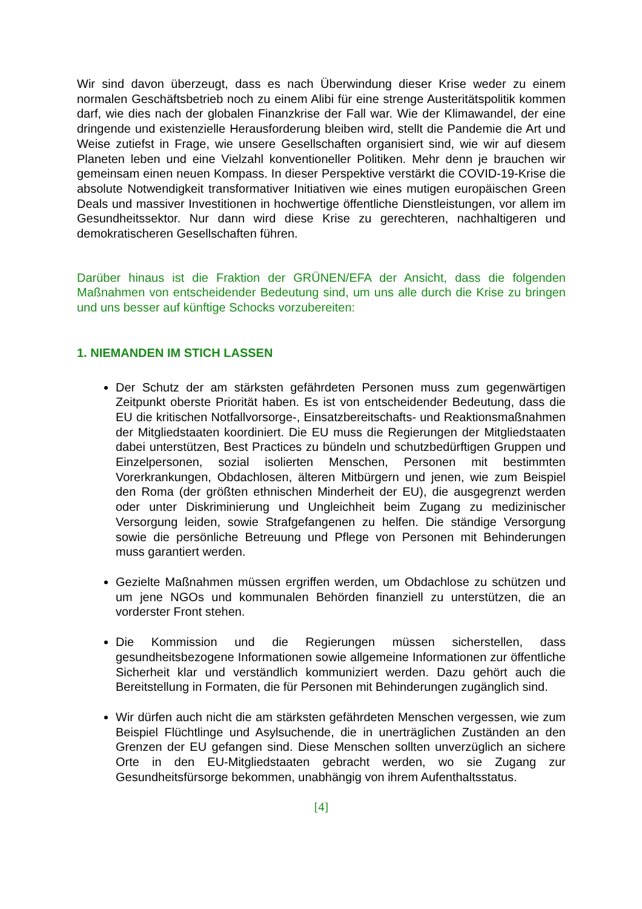Wir sind davon überzeugt, dass es nach Überwindung dieser Krise weder zu einem normalen Geschäftsbetrieb noch zu einem Alibi für eine strenge Austeritätspolitik kommen darf, wie dies nach der globalen Finanzkrise der Fall war. Wie der Klimawandel, der eine dringende und existenzielle Herausforderung bleiben wird, stellt die Pandemie die Art und Weise zutiefst in Frage, wie unsere Gesellschaften organisiert sind, wie wir auf diesem Planeten leben und eine Vielzahl konventioneller Politiken. Mehr denn je brauchen wir gemeinsam einen neuen Kompass. In dieser Perspektive verstärkt die COVID-19-Krise die absolute Notwendigkeit transformativer Initiativen wie eines mutigen europäischen Green Deals und massiver Investitionen in hochwertige öffentliche Dienstleistungen, vor allem im Gesundheitssektor. Nur dann wird diese Krise zu gerechteren, nachhaltigeren und demokratischeren Gesellschaften führen.
Darüber hinaus ist die Fraktion der GRÜNEN/EFA der Ansicht, dass die folgenden Maßnahmen von entscheidender Bedeutung sind, um uns alle durch die Krise zu bringen und uns besser auf künftige Schocks vorzubereiten:
1. NIEMANDEN IM STICH LASSEN
Der Schutz der am stärksten gefährdeten Personen muss zum gegenwärtigen Zeitpunkt oberste Priorität haben. Es ist von entscheidender Bedeutung, dass die EU die kritischen Notfallvorsorge-, Einsatzbereitschafts- und Reaktionsmaßnahmen der Mitgliedstaaten koordiniert. Die EU muss die Regierungen der Mitgliedstaaten dabei unterstützen, Best Practices zu bündeln und schutzbedürftigen Gruppen und Einzelpersonen, sozial isolierten Menschen, Personen mit bestimmten Vorerkrankungen, Obdachlosen, älteren Mitbürgern und jenen, wie zum Beispiel den Roma (der größten ethnischen Minderheit der EU), die ausgegrenzt werden oder unter Diskriminierung und Ungleichheit beim Zugang zu medizinischer Versorgung leiden, sowie Strafgefangenen zu helfen. Die ständige Versorgung sowie die persönliche Betreuung und Pflege von Personen mit Behinderungen muss garantiert werden.
Gezielte Maßnahmen müssen ergriffen werden, um Obdachlose zu schützen und um jene NGOs und kommunalen Behörden finanziell zu unterstützen, die an vorderster Front stehen.
Die Kommission und die Regierungen müssen sicherstellen, dass gesundheitsbezogene Informationen sowie allgemeine Informationen zur öffentliche Sicherheit klar und verständlich kommuniziert werden. Dazu gehört auch die Bereitstellung in Formaten, die für Personen mit Behinderungen zugänglich sind.
Wir dürfen auch nicht die am stärksten gefährdeten Menschen vergessen, wie zum Beispiel Flüchtlinge und Asylsuchende, die in unerträglichen Zuständen an den Grenzen der EU gefangen sind. Diese Menschen sollten unverzüglich an sichere Orte in den EU-Mitgliedstaaten gebracht werden, wo sie Zugang zur Gesundheitsfürsorge bekommen, unabhängig von ihrem Aufenthaltsstatus.
[4]